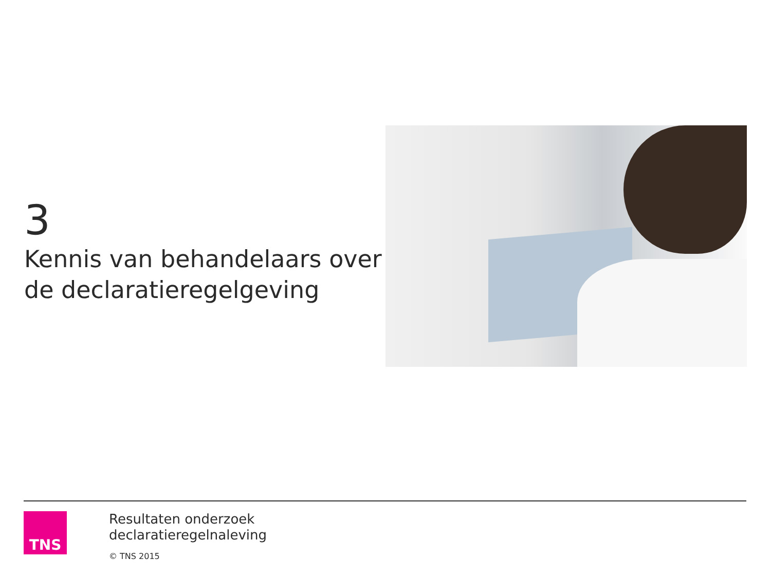3
Kennis van behandelaars over de declaratieregelgeving
TNS
Resultaten onderzoek
declaratieregelnaleving
© TNS 2015